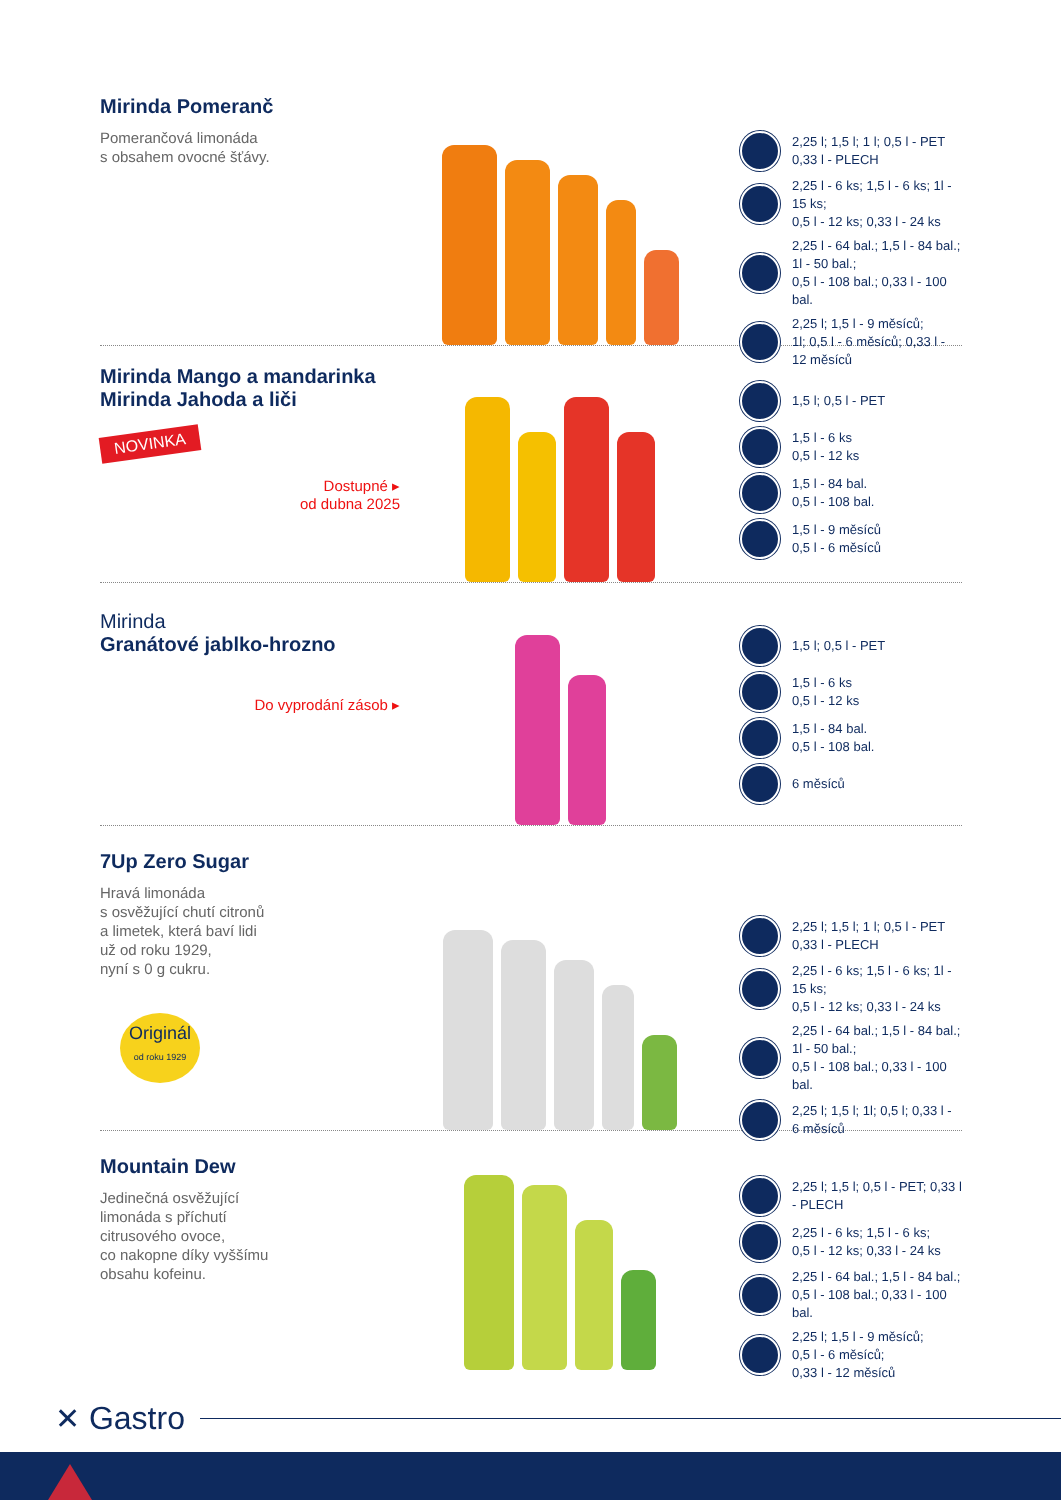Mirinda Pomeranč
Pomerančová limonáda
s obsahem ovocné šťávy.
2,25 l; 1,5 l; 1 l; 0,5 l - PET
0,33 l - PLECH
2,25 l - 6 ks; 1,5 l - 6 ks; 1l - 15 ks;
0,5 l - 12 ks; 0,33 l - 24 ks
2,25 l - 64 bal.; 1,5 l - 84 bal.; 1l - 50 bal.;
0,5 l - 108 bal.; 0,33 l - 100 bal.
2,25 l; 1,5 l - 9 měsíců;
1l; 0,5 l - 6 měsíců; 0,33 l - 12 měsíců
Mirinda Mango a mandarinka
Mirinda Jahoda a liči
NOVINKA
Dostupné ▸
od dubna 2025
1,5 l; 0,5 l - PET
1,5 l - 6 ks
0,5 l - 12 ks
1,5 l - 84 bal.
0,5 l - 108 bal.
1,5 l - 9 měsíců
0,5 l - 6 měsíců
Mirinda
Granátové jablko-hrozno
Do vyprodání zásob ▸
1,5 l; 0,5 l - PET
1,5 l - 6 ks
0,5 l - 12 ks
1,5 l - 84 bal.
0,5 l - 108 bal.
6 měsíců
7Up Zero Sugar
Hravá limonáda
s osvěžující chutí citronů
a limetek, která baví lidi
už od roku 1929,
nyní s 0 g cukru.
Originál
od roku 1929
2,25 l; 1,5 l; 1 l; 0,5 l - PET
0,33 l - PLECH
2,25 l - 6 ks; 1,5 l - 6 ks; 1l - 15 ks;
0,5 l - 12 ks; 0,33 l - 24 ks
2,25 l - 64 bal.; 1,5 l - 84 bal.; 1l - 50 bal.;
0,5 l - 108 bal.; 0,33 l - 100 bal.
2,25 l; 1,5 l; 1l; 0,5 l; 0,33 l - 6 měsíců
Mountain Dew
Jedinečná osvěžující
limonáda s příchutí
citrusového ovoce,
co nakopne díky vyššímu
obsahu kofeinu.
2,25 l; 1,5 l; 0,5 l - PET; 0,33 l - PLECH
2,25 l - 6 ks; 1,5 l - 6 ks;
0,5 l - 12 ks; 0,33 l - 24 ks
2,25 l - 64 bal.; 1,5 l - 84 bal.;
0,5 l - 108 bal.; 0,33 l - 100 bal.
2,25 l; 1,5 l - 9 měsíců;
0,5 l - 6 měsíců;
0,33 l - 12 měsíců
✕ Gastro